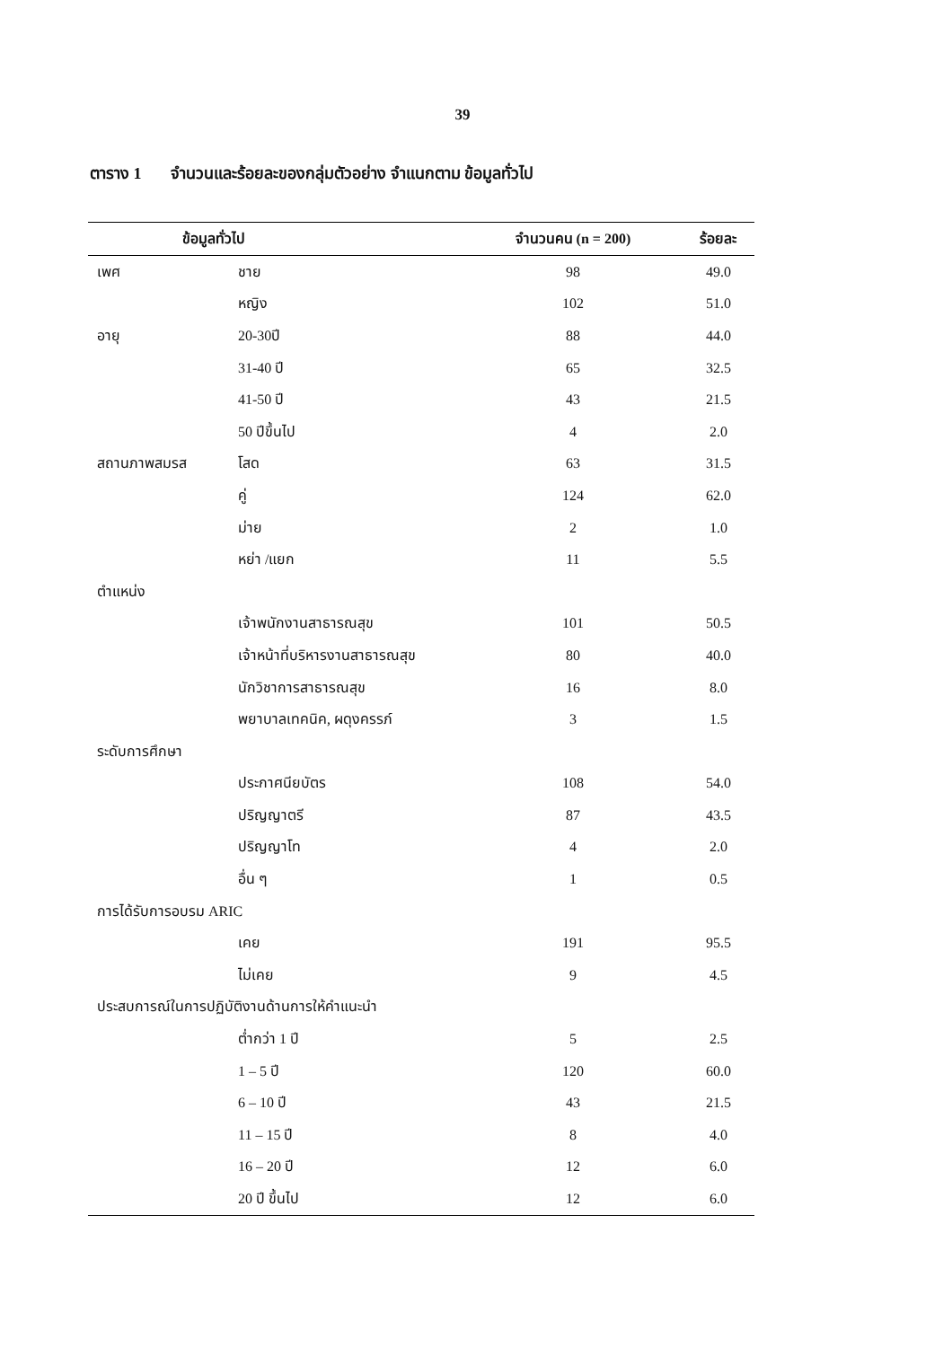39
ตาราง 1 จำนวนและร้อยละของกลุ่มตัวอย่าง จำแนกตาม ข้อมูลทั่วไป
| ข้อมูลทั่วไป | | จำนวนคน (n = 200) | ร้อยละ |
| --- | --- | --- | --- |
| เพศ | ชาย | 98 | 49.0 |
| | หญิง | 102 | 51.0 |
| อายุ | 20-30ปี | 88 | 44.0 |
| | 31-40 ปี | 65 | 32.5 |
| | 41-50 ปี | 43 | 21.5 |
| | 50 ปีขึ้นไป | 4 | 2.0 |
| สถานภาพสมรส | โสด | 63 | 31.5 |
| | คู่ | 124 | 62.0 |
| | ม่าย | 2 | 1.0 |
| | หย่า /แยก | 11 | 5.5 |
| ตำแหน่ง | | | |
| | เจ้าพนักงานสาธารณสุข | 101 | 50.5 |
| | เจ้าหน้าที่บริหารงานสาธารณสุข | 80 | 40.0 |
| | นักวิชาการสาธารณสุข | 16 | 8.0 |
| | พยาบาลเทคนิค, ผดุงครรภ์ | 3 | 1.5 |
| ระดับการศึกษา | | | |
| | ประกาศนียบัตร | 108 | 54.0 |
| | ปริญญาตรี | 87 | 43.5 |
| | ปริญญาโท | 4 | 2.0 |
| | อื่น ๆ | 1 | 0.5 |
| การได้รับการอบรม ARIC | | | |
| | เคย | 191 | 95.5 |
| | ไม่เคย | 9 | 4.5 |
| ประสบการณ์ในการปฏิบัติงานด้านการให้คำแนะนำ | | | |
| | ต่ำกว่า 1 ปี | 5 | 2.5 |
| | 1 – 5 ปี | 120 | 60.0 |
| | 6 – 10 ปี | 43 | 21.5 |
| | 11 – 15 ปี | 8 | 4.0 |
| | 16 – 20 ปี | 12 | 6.0 |
| | 20 ปี ขึ้นไป | 12 | 6.0 |